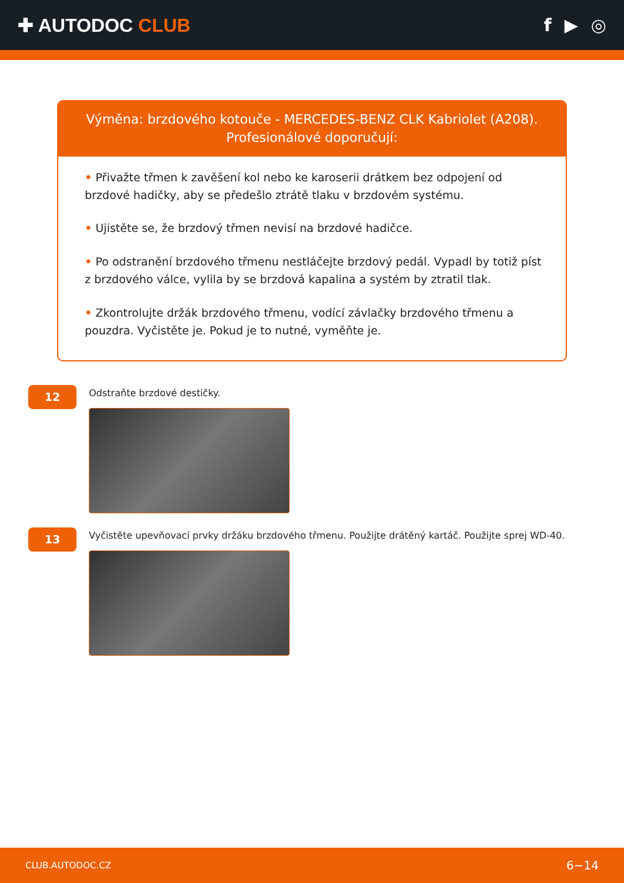✚ AUTODOC CLUB f ▶ ◎
Výměna: brzdového kotouče - MERCEDES-BENZ CLK Kabriolet (A208).
Profesionálové doporučují:
• Přivažte třmen k zavěšení kol nebo ke karoserii drátkem bez odpojení od brzdové hadičky, aby se předešlo ztrátě tlaku v brzdovém systému.
• Ujistěte se, že brzdový třmen nevisí na brzdové hadičce.
• Po odstranění brzdového třmenu nestláčejte brzdový pedál. Vypadl by totiž píst z brzdového válce, vylila by se brzdová kapalina a systém by ztratil tlak.
• Zkontrolujte držák brzdového třmenu, vodící závlačky brzdového třmenu a pouzdra. Vyčistěte je. Pokud je to nutné, vyměňte je.
12
Odstraňte brzdové destičky.
13
Vyčistěte upevňovací prvky držáku brzdového třmenu. Použijte drátěný kartáč. Použijte sprej WD-40.
CLUB.AUTODOC.CZ 6−14